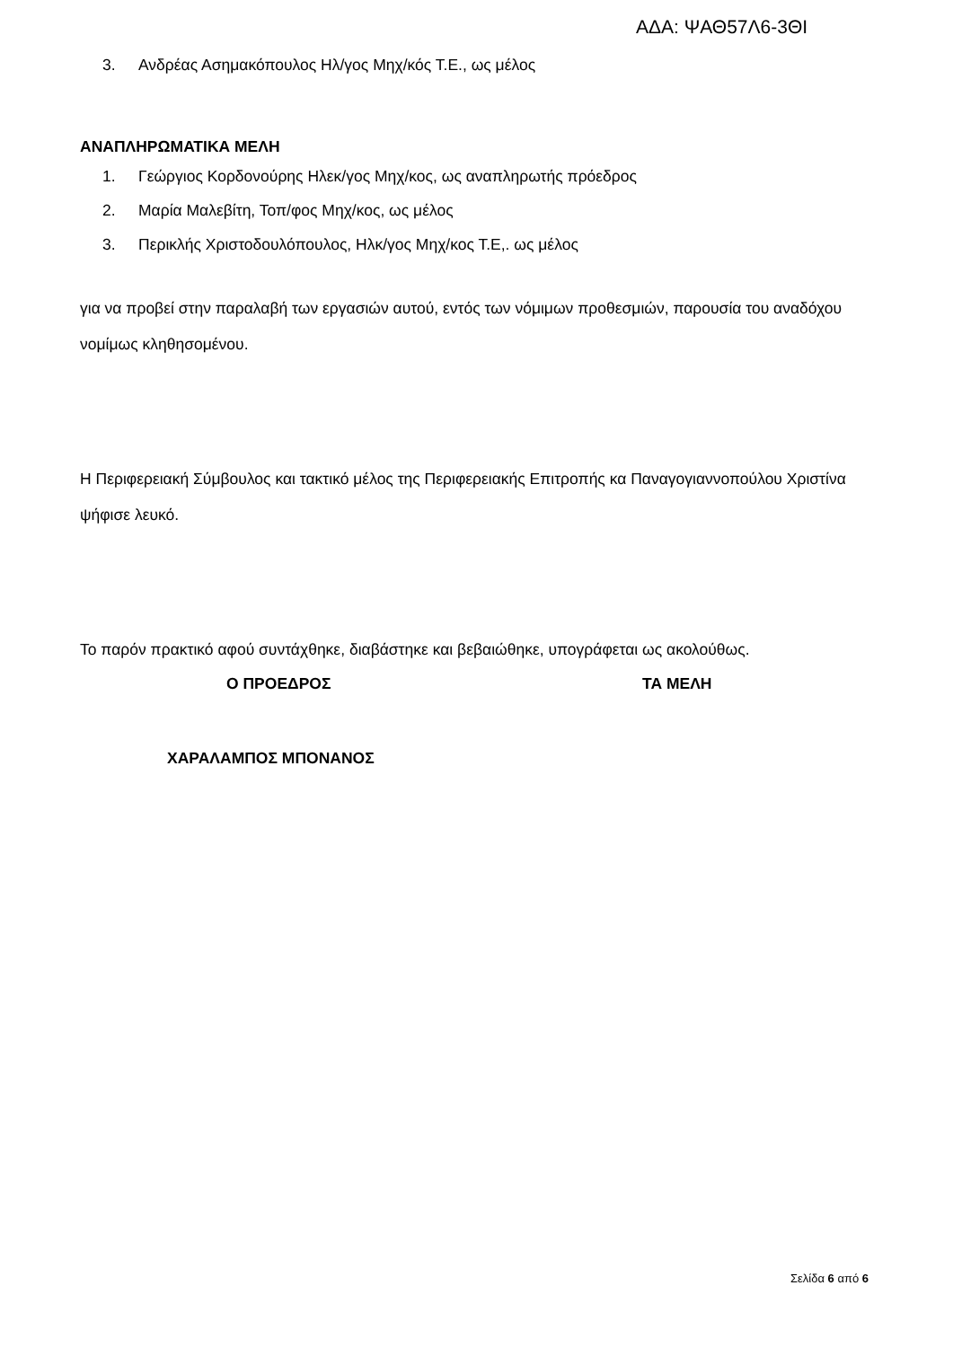ΑΔΑ: ΨΑΘ57Λ6-3ΘΙ
3. Ανδρέας Ασημακόπουλος Ηλ/γος Μηχ/κός Τ.Ε., ως μέλος
ΑΝΑΠΛΗΡΩΜΑΤΙΚΑ ΜΕΛΗ
1. Γεώργιος Κορδονούρης Ηλεκ/γος Μηχ/κος, ως αναπληρωτής πρόεδρος
2. Μαρία Μαλεβίτη, Τοπ/φος Μηχ/κος, ως μέλος
3. Περικλής Χριστοδουλόπουλος, Ηλκ/γος Μηχ/κος Τ.Ε,. ως μέλος
για να προβεί στην παραλαβή των εργασιών αυτού, εντός των νόμιμων προθεσμιών, παρουσία του αναδόχου νομίμως κληθησομένου.
Η Περιφερειακή Σύμβουλος και τακτικό μέλος της Περιφερειακής Επιτροπής κα Παναγογιαννοπούλου Χριστίνα ψήφισε λευκό.
Το παρόν πρακτικό αφού συντάχθηκε, διαβάστηκε και βεβαιώθηκε, υπογράφεται ως ακολούθως.
Ο ΠΡΟΕΔΡΟΣ ΤΑ ΜΕΛΗ
ΧΑΡΑΛΑΜΠΟΣ ΜΠΟΝΑΝΟΣ
Σελίδα 6 από 6